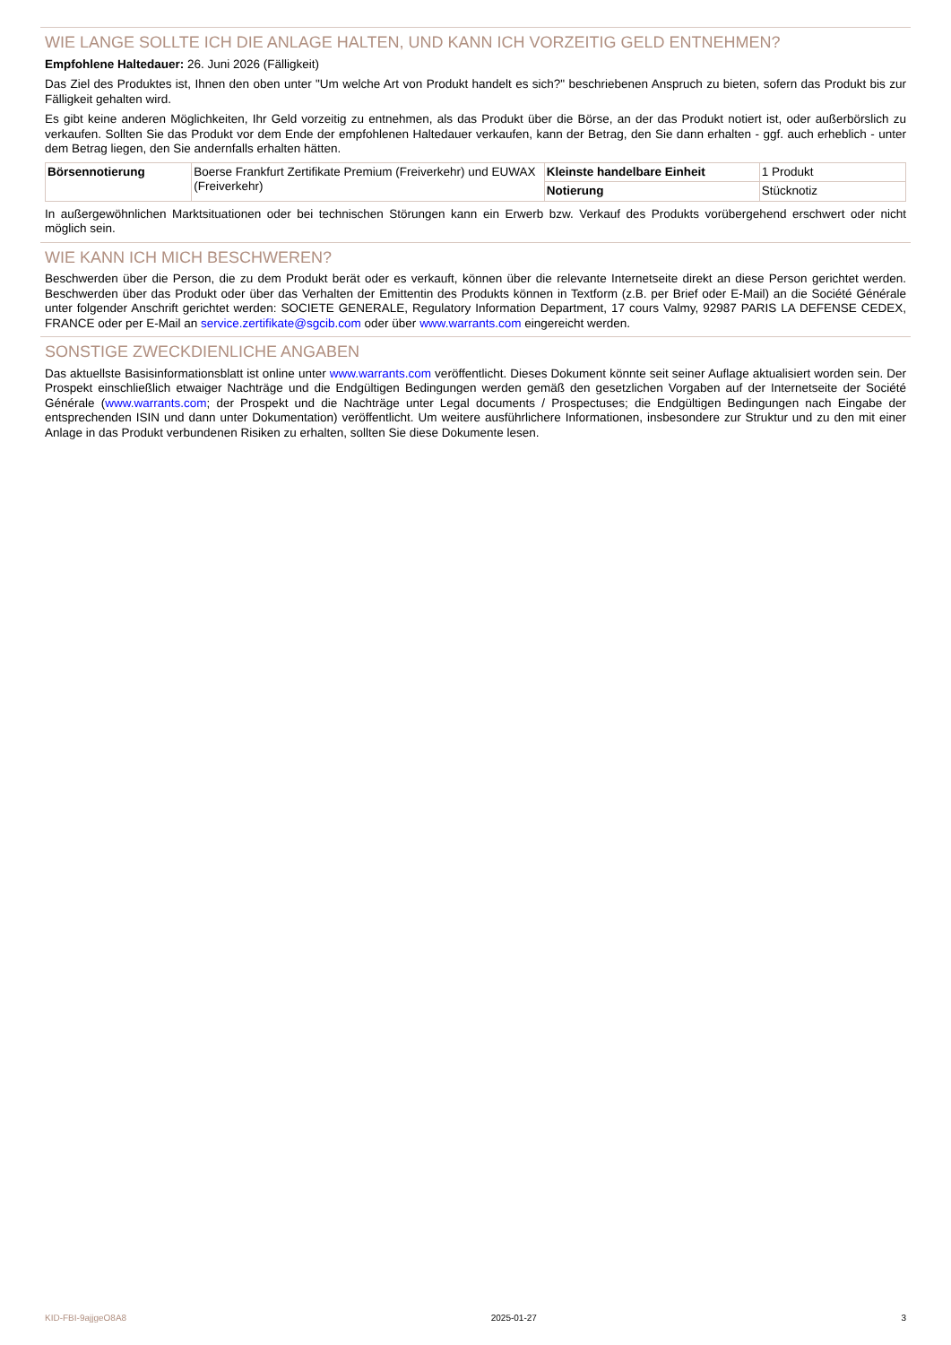WIE LANGE SOLLTE ICH DIE ANLAGE HALTEN, UND KANN ICH VORZEITIG GELD ENTNEHMEN?
Empfohlene Haltedauer: 26. Juni 2026 (Fälligkeit)
Das Ziel des Produktes ist, Ihnen den oben unter "Um welche Art von Produkt handelt es sich?" beschriebenen Anspruch zu bieten, sofern das Produkt bis zur Fälligkeit gehalten wird.
Es gibt keine anderen Möglichkeiten, Ihr Geld vorzeitig zu entnehmen, als das Produkt über die Börse, an der das Produkt notiert ist, oder außerbörslich zu verkaufen. Sollten Sie das Produkt vor dem Ende der empfohlenen Haltedauer verkaufen, kann der Betrag, den Sie dann erhalten - ggf. auch erheblich - unter dem Betrag liegen, den Sie andernfalls erhalten hätten.
| Börsennotierung | Boerse Frankfurt Zertifikate Premium (Freiverkehr) und EUWAX (Freiverkehr) | Kleinste handelbare Einheit | 1 Produkt |
| | | Notierung | Stücknotiz |
In außergewöhnlichen Marktsituationen oder bei technischen Störungen kann ein Erwerb bzw. Verkauf des Produkts vorübergehend erschwert oder nicht möglich sein.
WIE KANN ICH MICH BESCHWEREN?
Beschwerden über die Person, die zu dem Produkt berät oder es verkauft, können über die relevante Internetseite direkt an diese Person gerichtet werden. Beschwerden über das Produkt oder über das Verhalten der Emittentin des Produkts können in Textform (z.B. per Brief oder E-Mail) an die Société Générale unter folgender Anschrift gerichtet werden: SOCIETE GENERALE, Regulatory Information Department, 17 cours Valmy, 92987 PARIS LA DEFENSE CEDEX, FRANCE oder per E-Mail an service.zertifikate@sgcib.com oder über www.warrants.com eingereicht werden.
SONSTIGE ZWECKDIENLICHE ANGABEN
Das aktuellste Basisinformationsblatt ist online unter www.warrants.com veröffentlicht. Dieses Dokument könnte seit seiner Auflage aktualisiert worden sein. Der Prospekt einschließlich etwaiger Nachträge und die Endgültigen Bedingungen werden gemäß den gesetzlichen Vorgaben auf der Internetseite der Société Générale (www.warrants.com; der Prospekt und die Nachträge unter Legal documents / Prospectuses; die Endgültigen Bedingungen nach Eingabe der entsprechenden ISIN und dann unter Dokumentation) veröffentlicht. Um weitere ausführlichere Informationen, insbesondere zur Struktur und zu den mit einer Anlage in das Produkt verbundenen Risiken zu erhalten, sollten Sie diese Dokumente lesen.
KID-FBI-9ajjgeO8A8 2025-01-27 3